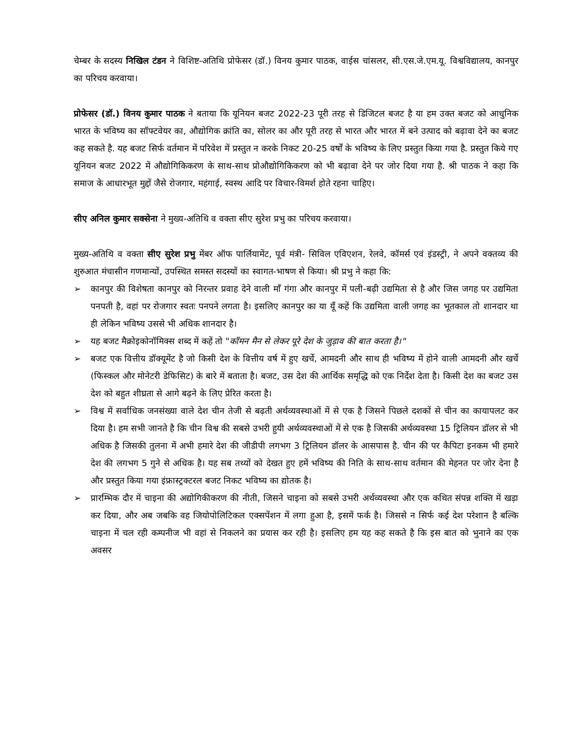चेम्बर के सदस्य निखिल टंडन ने विशिष्ट-अतिथि प्रोफेसर (डॉ.) विनय कुमार पाठक, वाईस चांसलर, सी.एस.जे.एम.यू. विश्वविद्यालय, कानपुर का परिचय करवाया।
प्रोफेसर (डॉ.) विनय कुमार पाठक ने बताया कि यूनियन बजट 2022-23 पूरी तरह से डिजिटल बजट है या हम उक्त बजट को आधुनिक भारत के भविष्य का सॉफ्टवेयर का, औद्योगिक क्रांति का, सोलर का और पूरी तरह से भारत और भारत में बने उत्पाद को बढ़ावा देने का बजट कह सकते है. यह बजट सिर्फ वर्तमान में परिवेश में प्रस्तुत न करके निकट 20-25 वर्षों के भविष्य के लिए प्रस्तुत किया गया है. प्रस्तुत किये गए यूनियन बजट 2022 में औद्योगिकिकरण के साथ-साथ प्रोऔद्योगिकिकरण को भी बढ़ावा देने पर जोर दिया गया है. श्री पाठक ने कहा कि समाज के आधारभूत मुद्दों जैसे रोजगार, महंगाई, स्वस्थ आदि पर विचार-विमर्श होते रहना चाहिए।
सीए अनिल कुमार सक्सेना ने मुख्य-अतिथि व वक्ता सीए सुरेश प्रभु का परिचय करवाया।
मुख्य-अतिथि व वक्ता सीए सुरेश प्रभु मेंबर ऑफ पार्लियामेंट, पूर्व मंत्री- सिविल एविएशन, रेलवे, कॉमर्स एवं इंडस्ट्री, ने अपने वक्तव्य की शुरुआत मंचासीन गणमान्यों, उपस्थित समस्त सदस्यों का स्वागत-भाषण से किया। श्री प्रभु ने कहा कि:
➢ कानपुर की विशेषता कानपुर को निरन्तर प्रवाह देने वाली माँ गंगा और कानपुर में पली-बढ़ी उद्यमिता से है और जिस जगह पर उद्यमिता पनपती है, वहां पर रोजगार स्वतः पनपने लगता है। इसलिए कानपुर का या यूँ कहें कि उद्यमिता वाली जगह का भूतकाल तो शानदार था ही लेकिन भविष्य उससे भी अधिक शानदार है।
➢ यह बजट मैक्रोइकोनॉमिक्स शब्द में कहें तो "कॉमन मैन से लेकर पूरे देश के जुड़ाव की बात करता है।"
➢ बजट एक वित्तीय डॉक्यूमेंट है जो किसी देश के वित्तीय वर्ष में हुए खर्चे, आमदनी और साथ ही भविष्य में होने वाली आमदनी और खर्चे (फिस्कल और मोनेटरी डेफिसिट) के बारे में बताता है। बजट, उस देश की आर्थिक समृद्धि को एक निर्देश देता है। किसी देश का बजट उस देश को बहुत शीघ्रता से आगे बढ़ने के लिए प्रेरित करता है।
➢ विश्व में सर्वाधिक जनसंख्या वाले देश चीन तेजी से बढ़ती अर्थव्यवस्थाओं में से एक है जिसने पिछले दशकों से चीन का कायापलट कर दिया है। हम सभी जानते है कि चीन विश्व की सबसे उभरी हुयी अर्थव्यवस्थाओं में से एक है जिसकी अर्थव्यवस्था 15 ट्रिलियन डॉलर से भी अधिक है जिसकी तुलना में अभी हमारे देश की जीडीपी लगभग 3 ट्रिलियन डॉलर के आसपास है. चीन की पर कैपिटा इनकम भी हमारे देश की लगभग 5 गुने से अधिक है। यह सब तथ्यों को देखत हुए हमें भविष्य की निति के साथ-साथ वर्तमान की मेहनत पर जोर देना है और प्रस्तुत किया गया इंफ्रास्ट्रक्टरल बजट निकट भविष्य का द्योतक है।
➢ प्रारम्भिक दौर में चाइना की अद्योगिकीकरण की नीती, जिसने चाइना को सबसे उभरी अर्थव्यवस्था और एक कथित संपन्न शक्ति में खड़ा कर दिया, और अब जबकि वह जियोपोलिटिकल एक्सपेंशन में लगा हुआ है, इसमें फर्क है। जिससे न सिर्फ कई देश परेशान है बल्कि चाइना में चल रही कम्पनीज भी वहां से निकलने का प्रयास कर रही है। इसलिए हम यह कह सकते है कि इस बात को भुनाने का एक अवसर